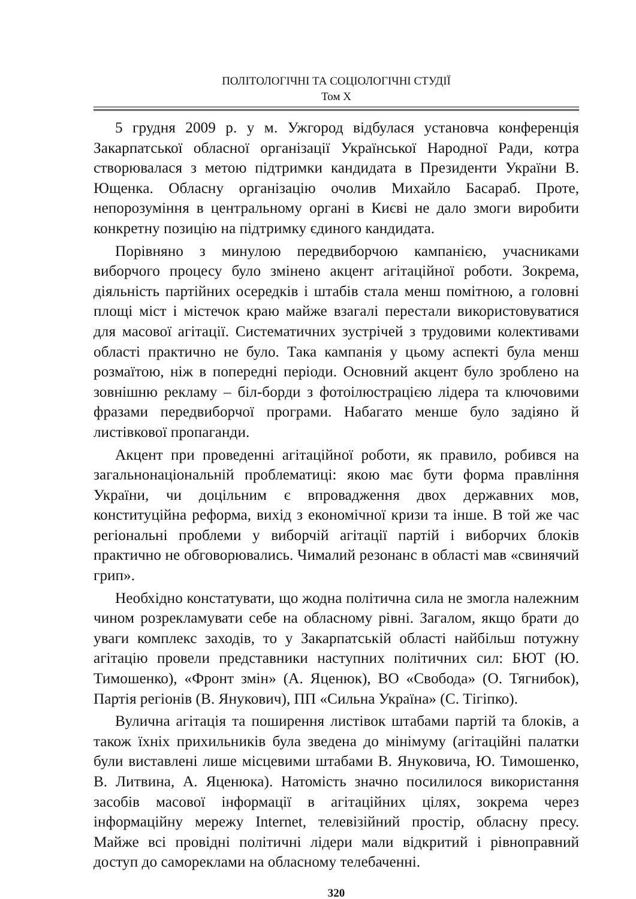ПОЛІТОЛОГІЧНІ ТА СОЦІОЛОГІЧНІ СТУДІЇ
Том Х
5 грудня 2009 р. у м. Ужгород відбулася установча конференція Закарпатської обласної організації Української Народної Ради, котра створювалася з метою підтримки кандидата в Президенти України В. Ющенка. Обласну організацію очолив Михайло Басараб. Проте, непорозуміння в центральному органі в Києві не дало змоги виробити конкретну позицію на підтримку єдиного кандидата.
Порівняно з минулою передвиборчою кампанією, учасниками виборчого процесу було змінено акцент агітаційної роботи. Зокрема, діяльність партійних осередків і штабів стала менш помітною, а головні площі міст і містечок краю майже взагалі перестали використовуватися для масової агітації. Систематичних зустрічей з трудовими колективами області практично не було. Така кампанія у цьому аспекті була менш розмаїтою, ніж в попередні періоди. Основний акцент було зроблено на зовнішню рекламу – біл-борди з фотоілюстрацією лідера та ключовими фразами передвиборчої програми. Набагато менше було задіяно й листівкової пропаганди.
Акцент при проведенні агітаційної роботи, як правило, робився на загальнонаціональній проблематиці: якою має бути форма правління України, чи доцільним є впровадження двох державних мов, конституційна реформа, вихід з економічної кризи та інше. В той же час регіональні проблеми у виборчій агітації партій і виборчих блоків практично не обговорювались. Чималий резонанс в області мав «свинячий грип».
Необхідно констатувати, що жодна політична сила не змогла належним чином розрекламувати себе на обласному рівні. Загалом, якщо брати до уваги комплекс заходів, то у Закарпатській області найбільш потужну агітацію провели представники наступних політичних сил: БЮТ (Ю. Тимошенко), «Фронт змін» (А. Яценюк), ВО «Свобода» (О. Тягнибок), Партія регіонів (В. Янукович), ПП «Сильна Україна» (С. Тігіпко).
Вулична агітація та поширення листівок штабами партій та блоків, а також їхніх прихильників була зведена до мінімуму (агітаційні палатки були виставлені лише місцевими штабами В. Януковича, Ю. Тимошенко, В. Литвина, А. Яценюка). Натомість значно посилилося використання засобів масової інформації в агітаційних цілях, зокрема через інформаційну мережу Internet, телевізійний простір, обласну пресу. Майже всі провідні політичні лідери мали відкритий і рівноправний доступ до самореклами на обласному телебаченні.
320